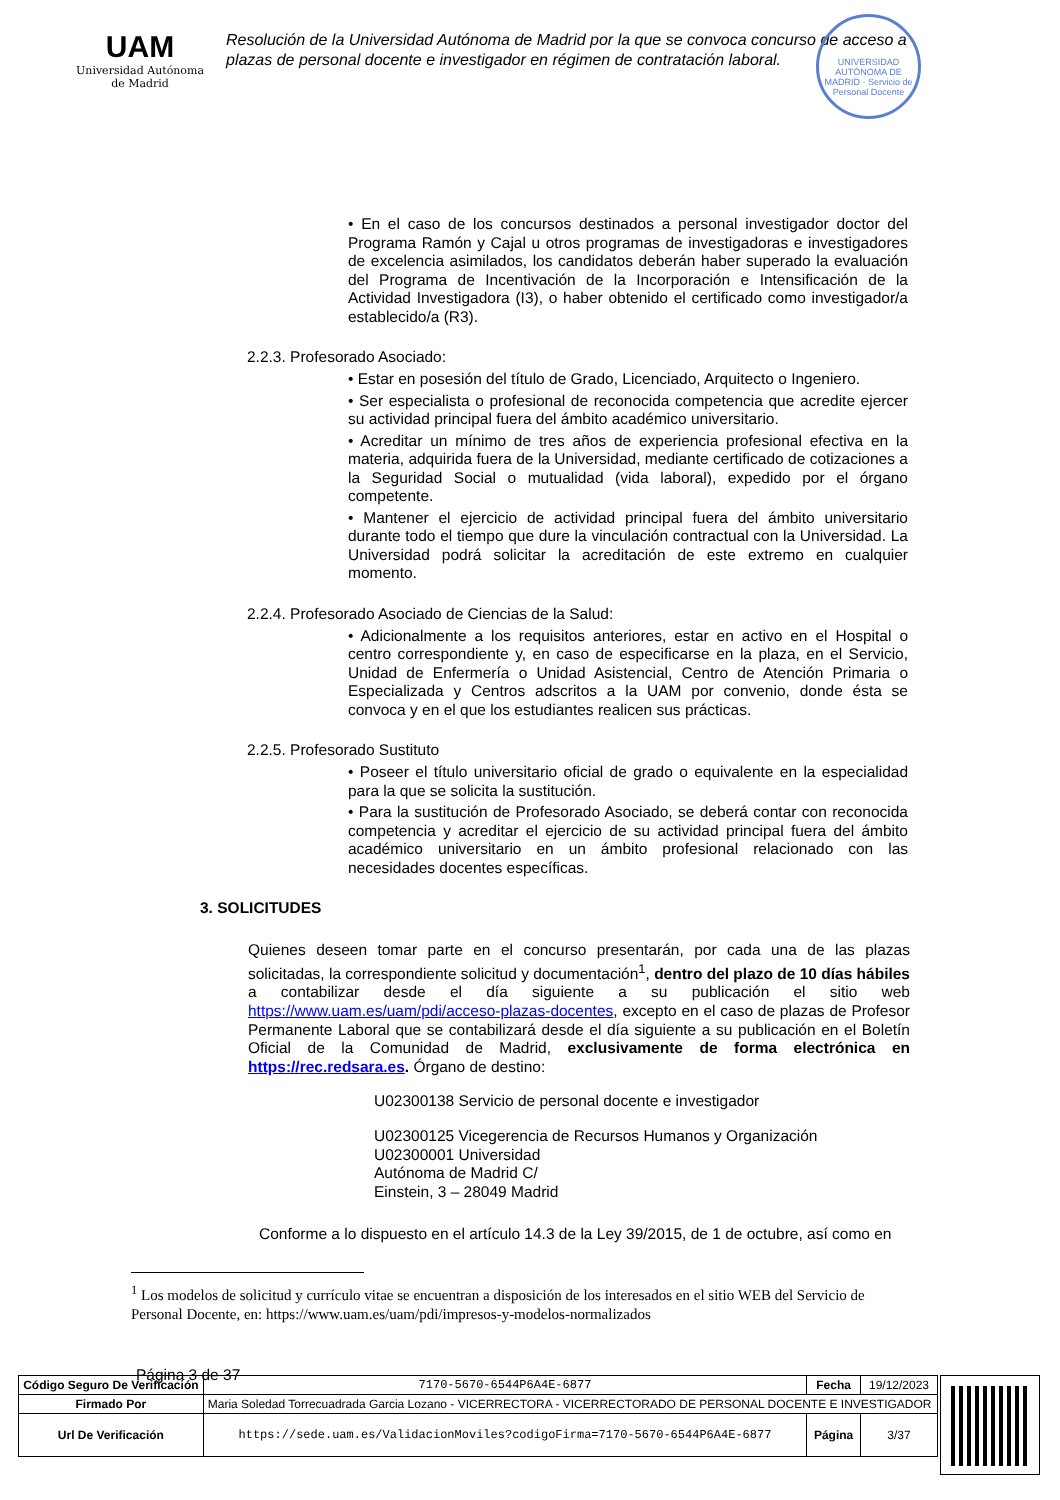UAM
Universidad Autónoma
de Madrid
Resolución de la Universidad Autónoma de Madrid por la que se convoca concurso de acceso a plazas de personal docente e investigador en régimen de contratación laboral.
UNIVERSIDAD AUTÓNOMA DE MADRID · Servicio de Personal Docente
• En el caso de los concursos destinados a personal investigador doctor del Programa Ramón y Cajal u otros programas de investigadoras e investigadores de excelencia asimilados, los candidatos deberán haber superado la evaluación del Programa de Incentivación de la Incorporación e Intensificación de la Actividad Investigadora (I3), o haber obtenido el certificado como investigador/a establecido/a (R3).
2.2.3. Profesorado Asociado:
• Estar en posesión del título de Grado, Licenciado, Arquitecto o Ingeniero.
• Ser especialista o profesional de reconocida competencia que acredite ejercer su actividad principal fuera del ámbito académico universitario.
• Acreditar un mínimo de tres años de experiencia profesional efectiva en la materia, adquirida fuera de la Universidad, mediante certificado de cotizaciones a la Seguridad Social o mutualidad (vida laboral), expedido por el órgano competente.
• Mantener el ejercicio de actividad principal fuera del ámbito universitario durante todo el tiempo que dure la vinculación contractual con la Universidad. La Universidad podrá solicitar la acreditación de este extremo en cualquier momento.
2.2.4. Profesorado Asociado de Ciencias de la Salud:
• Adicionalmente a los requisitos anteriores, estar en activo en el Hospital o centro correspondiente y, en caso de especificarse en la plaza, en el Servicio, Unidad de Enfermería o Unidad Asistencial, Centro de Atención Primaria o Especializada y Centros adscritos a la UAM por convenio, donde ésta se convoca y en el que los estudiantes realicen sus prácticas.
2.2.5. Profesorado Sustituto
• Poseer el título universitario oficial de grado o equivalente en la especialidad para la que se solicita la sustitución.
• Para la sustitución de Profesorado Asociado, se deberá contar con reconocida competencia y acreditar el ejercicio de su actividad principal fuera del ámbito académico universitario en un ámbito profesional relacionado con las necesidades docentes específicas.
3. SOLICITUDES
Quienes deseen tomar parte en el concurso presentarán, por cada una de las plazas solicitadas, la correspondiente solicitud y documentación<sup>1</sup>, dentro del plazo de 10 días hábiles a contabilizar desde el día siguiente a su publicación el sitio web https://www.uam.es/uam/pdi/acceso-plazas-docentes, excepto en el caso de plazas de Profesor Permanente Laboral que se contabilizará desde el día siguiente a su publicación en el Boletín Oficial de la Comunidad de Madrid, exclusivamente de forma electrónica en https://rec.redsara.es. Órgano de destino:
U02300138 Servicio de personal docente e investigador
U02300125 Vicegerencia de Recursos Humanos y Organización
U02300001 Universidad
Autónoma de Madrid C/
Einstein, 3 – 28049 Madrid
Conforme a lo dispuesto en el artículo 14.3 de la Ley 39/2015, de 1 de octubre, así como en
<sup>1</sup> Los modelos de solicitud y currículo vitae se encuentran a disposición de los interesados en el sitio WEB del Servicio de Personal Docente, en: https://www.uam.es/uam/pdi/impresos-y-modelos-normalizados
Página 3 de 37
| Código Seguro De Verificación | 7170-5670-6544P6A4E-6877 | Fecha | 19/12/2023 |
| Firmado Por | Maria Soledad Torrecuadrada Garcia Lozano - VICERRECTORA - VICERRECTORADO DE PERSONAL DOCENTE E INVESTIGADOR | | |
| Url De Verificación | https://sede.uam.es/ValidacionMoviles?codigoFirma=7170-5670-6544P6A4E-6877 | Página | 3/37 |